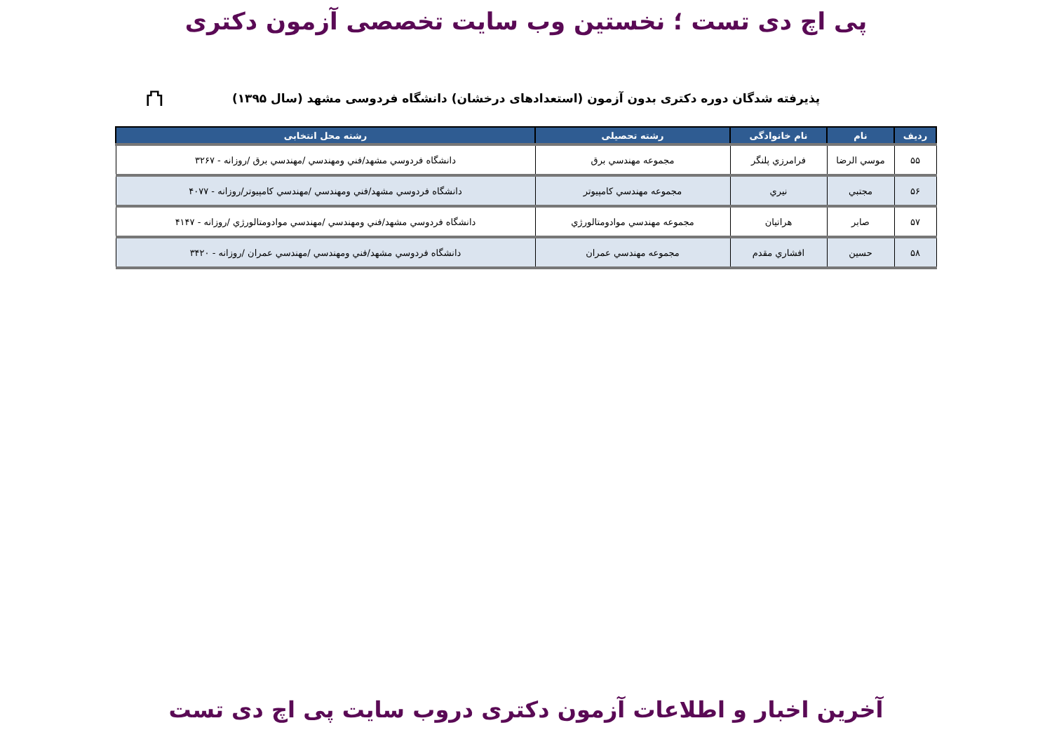پی اچ دی تست ؛ نخستین وب سایت تخصصی آزمون دکتری
پذیرفته شدگان دوره دکتری بدون آزمون (استعدادهای درخشان) دانشگاه فردوسی مشهد (سال ۱۳۹۵)
⛫
| ردیف | نام | نام خانوادگی | رشته تحصیلی | رشته محل انتخابی |
| --- | --- | --- | --- | --- |
| ۵۵ | موسي الرضا | فرامرزي پلنگر | مجموعه مهندسي برق | دانشگاه فردوسي مشهد/فني ومهندسي /مهندسي برق /روزانه - ۳۲۶۷ |
| ۵۶ | مجتبي | نيري | مجموعه مهندسي كامپيوتر | دانشگاه فردوسي مشهد/فني ومهندسي /مهندسي كامپيوتر/روزانه - ۴۰۷۷ |
| ۵۷ | صابر | هراتيان | مجموعه مهندسي موادومتالورژي | دانشگاه فردوسي مشهد/فني ومهندسي /مهندسي موادومتالورژي /روزانه - ۴۱۴۷ |
| ۵۸ | حسين | افشاري مقدم | مجموعه مهندسي عمران | دانشگاه فردوسي مشهد/فني ومهندسي /مهندسي عمران /روزانه - ۳۴۲۰ |
آخرین اخبار و اطلاعات آزمون دکتری دروب سایت پی اچ دی تست